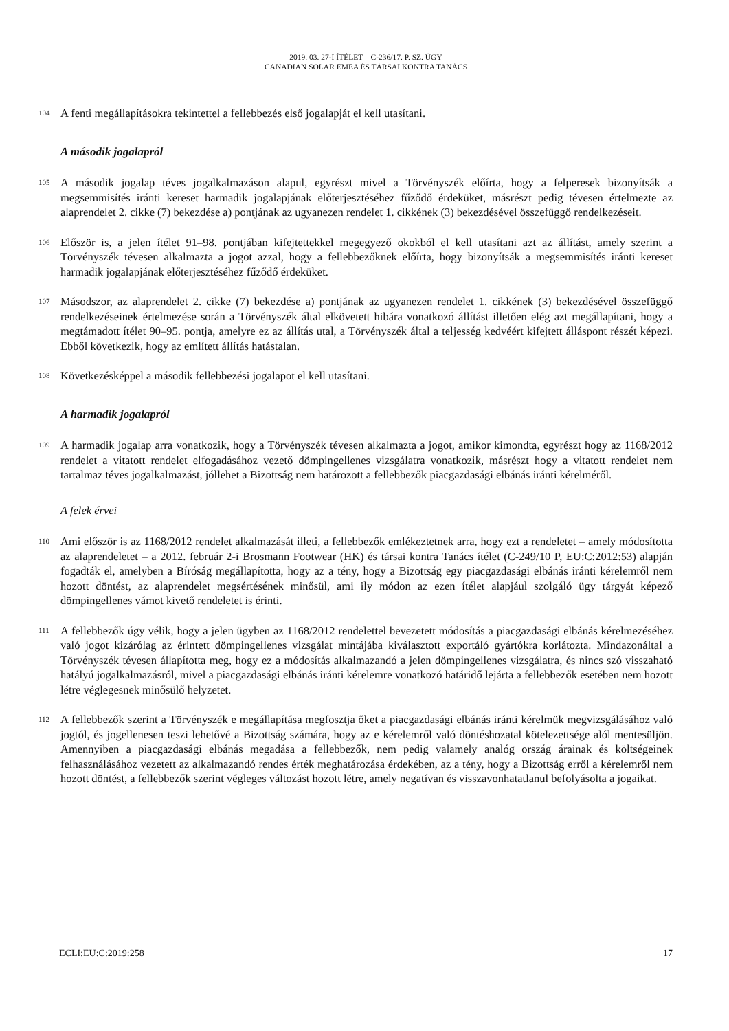2019. 03. 27-I ÍTÉLET – C-236/17. P. SZ. ÜGY
CANADIAN SOLAR EMEA ÉS TÁRSAI KONTRA TANÁCS
104 A fenti megállapításokra tekintettel a fellebbezés első jogalapját el kell utasítani.
A második jogalapról
105 A második jogalap téves jogalkalmazáson alapul, egyrészt mivel a Törvényszék előírta, hogy a felperesek bizonyítsák a megsemmisítés iránti kereset harmadik jogalapjának előterjesztéséhez fűződő érdeküket, másrészt pedig tévesen értelmezte az alaprendelet 2. cikke (7) bekezdése a) pontjának az ugyanezen rendelet 1. cikkének (3) bekezdésével összefüggő rendelkezéseit.
106 Először is, a jelen ítélet 91–98. pontjában kifejtettekkel megegyező okokból el kell utasítani azt az állítást, amely szerint a Törvényszék tévesen alkalmazta a jogot azzal, hogy a fellebbezőknek előírta, hogy bizonyítsák a megsemmisítés iránti kereset harmadik jogalapjának előterjesztéséhez fűződő érdeküket.
107 Másodszor, az alaprendelet 2. cikke (7) bekezdése a) pontjának az ugyanezen rendelet 1. cikkének (3) bekezdésével összefüggő rendelkezéseinek értelmezése során a Törvényszék által elkövetett hibára vonatkozó állítást illetően elég azt megállapítani, hogy a megtámadott ítélet 90–95. pontja, amelyre ez az állítás utal, a Törvényszék által a teljesség kedvéért kifejtett álláspont részét képezi. Ebből következik, hogy az említett állítás hatástalan.
108 Következésképpel a második fellebbezési jogalapot el kell utasítani.
A harmadik jogalapról
109 A harmadik jogalap arra vonatkozik, hogy a Törvényszék tévesen alkalmazta a jogot, amikor kimondta, egyrészt hogy az 1168/2012 rendelet a vitatott rendelet elfogadásához vezető dömpingellenes vizsgálatra vonatkozik, másrészt hogy a vitatott rendelet nem tartalmaz téves jogalkalmazást, jóllehet a Bizottság nem határozott a fellebbezők piacgazdasági elbánás iránti kérelméről.
A felek érvei
110 Ami először is az 1168/2012 rendelet alkalmazását illeti, a fellebbezők emlékeztetnek arra, hogy ezt a rendeletet – amely módosította az alaprendeletet – a 2012. február 2-i Brosmann Footwear (HK) és társai kontra Tanács ítélet (C-249/10 P, EU:C:2012:53) alapján fogadták el, amelyben a Bíróság megállapította, hogy az a tény, hogy a Bizottság egy piacgazdasági elbánás iránti kérelemről nem hozott döntést, az alaprendelet megsértésének minősül, ami ily módon az ezen ítélet alapjául szolgáló ügy tárgyát képező dömpingellenes vámot kivető rendeletet is érinti.
111 A fellebbezők úgy vélik, hogy a jelen ügyben az 1168/2012 rendelettel bevezetett módosítás a piacgazdasági elbánás kérelmezéséhez való jogot kizárólag az érintett dömpingellenes vizsgálat mintájába kiválasztott exportáló gyártókra korlátozta. Mindazonáltal a Törvényszék tévesen állapította meg, hogy ez a módosítás alkalmazandó a jelen dömpingellenes vizsgálatra, és nincs szó visszaható hatályú jogalkalmazásról, mivel a piacgazdasági elbánás iránti kérelemre vonatkozó határidő lejárta a fellebbezők esetében nem hozott létre véglegesnek minősülő helyzetet.
112 A fellebbezők szerint a Törvényszék e megállapítása megfosztja őket a piacgazdasági elbánás iránti kérelmük megvizsgálásához való jogtól, és jogellenesen teszi lehetővé a Bizottság számára, hogy az e kérelemről való döntéshozatal kötelezettsége alól mentesüljön. Amennyiben a piacgazdasági elbánás megadása a fellebbezők, nem pedig valamely analóg ország árainak és költségeinek felhasználásához vezetett az alkalmazandó rendes érték meghatározása érdekében, az a tény, hogy a Bizottság erről a kérelemről nem hozott döntést, a fellebbezők szerint végleges változást hozott létre, amely negatívan és visszavonhatatlanul befolyásolta a jogaikat.
ECLI:EU:C:2019:258 17